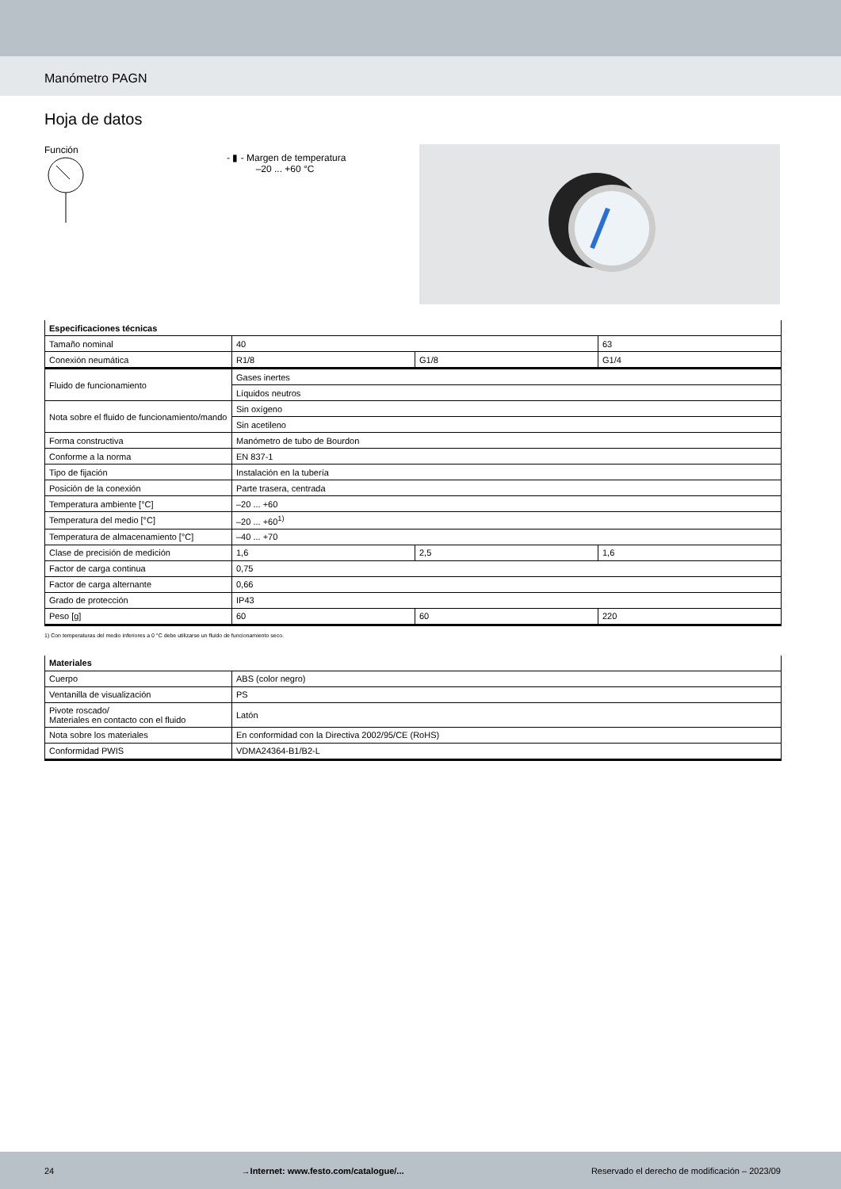Manómetro PAGN
Hoja de datos
Función
- ▮ - Margen de temperatura
–20 ... +60 °C
| Especificaciones técnicas | | | |
| --- | --- | --- | --- |
| Tamaño nominal | 40 | | 63 |
| Conexión neumática | R1/8 | G1/8 | G1/4 |
| Fluido de funcionamiento | Gases inertes | | |
| | Líquidos neutros | | |
| Nota sobre el fluido de funcionamiento/mando | Sin oxígeno | | |
| | Sin acetileno | | |
| Forma constructiva | Manómetro de tubo de Bourdon | | |
| Conforme a la norma | EN 837-1 | | |
| Tipo de fijación | Instalación en la tubería | | |
| Posición de la conexión | Parte trasera, centrada | | |
| Temperatura ambiente [°C] | –20 ... +60 | | |
| Temperatura del medio [°C] | –20 ... +60<sup>1)</sup> | | |
| Temperatura de almacenamiento [°C] | –40 ... +70 | | |
| Clase de precisión de medición | 1,6 | 2,5 | 1,6 |
| Factor de carga continua | 0,75 | | |
| Factor de carga alternante | 0,66 | | |
| Grado de protección | IP43 | | |
| Peso [g] | 60 | 60 | 220 |
1) Con temperaturas del medio inferiores a 0 °C debe utilizarse un fluido de funcionamiento seco.
| Materiales | |
| --- | --- |
| Cuerpo | ABS (color negro) |
| Ventanilla de visualización | PS |
| Pivote roscado/ Materiales en contacto con el fluido | Latón |
| Nota sobre los materiales | En conformidad con la Directiva 2002/95/CE (RoHS) |
| Conformidad PWIS | VDMA24364-B1/B2-L |
24 →Internet: www.festo.com/catalogue/... Reservado el derecho de modificación – 2023/09